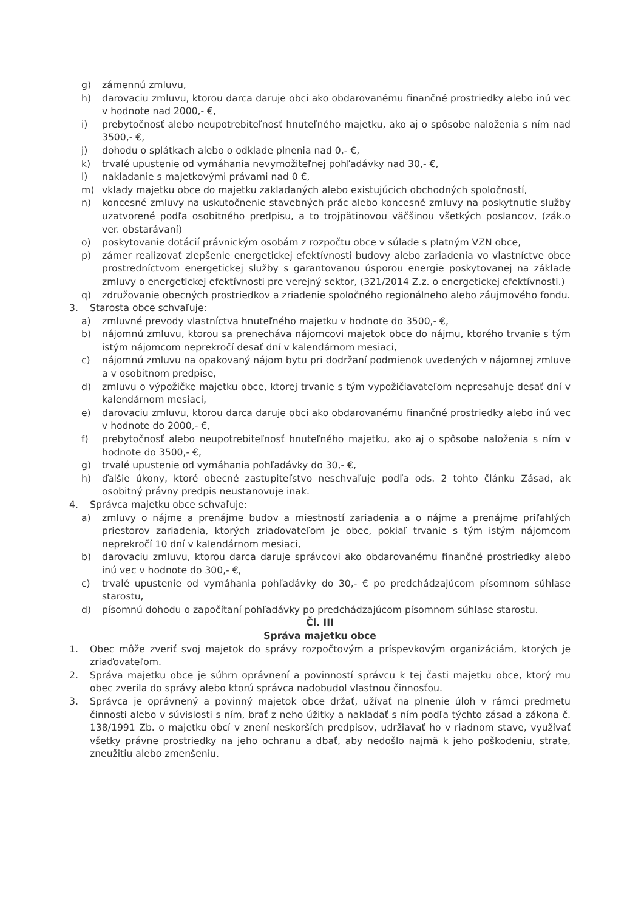g) zámennú zmluvu,
h) darovaciu zmluvu, ktorou darca daruje obci ako obdarovanému finančné prostriedky alebo inú vec v hodnote nad 2000,- €,
i) prebytočnosť alebo neupotrebiteľnosť hnuteľného majetku, ako aj o spôsobe naloženia s ním nad 3500,- €,
j) dohodu o splátkach alebo o odklade plnenia nad 0,- €,
k) trvalé upustenie od vymáhania nevymožiteľnej pohľadávky nad 30,- €,
l) nakladanie s majetkovými právami nad 0 €,
m) vklady majetku obce do majetku zakladaných alebo existujúcich obchodných spoločností,
n) koncesné zmluvy na uskutočnenie stavebných prác alebo koncesné zmluvy na poskytnutie služby uzatvorené podľa osobitného predpisu, a to trojpätinovou väčšinou všetkých poslancov, (zák.o ver. obstarávaní)
o) poskytovanie dotácií právnickým osobám z rozpočtu obce v súlade s platným VZN obce,
p) zámer realizovať zlepšenie energetickej efektívnosti budovy alebo zariadenia vo vlastníctve obce prostredníctvom energetickej služby s garantovanou úsporou energie poskytovanej na základe zmluvy o energetickej efektívnosti pre verejný sektor, (321/2014 Z.z. o energetickej efektívnosti.)
q) združovanie obecných prostriedkov a zriadenie spoločného regionálneho alebo záujmového fondu.
3. Starosta obce schvaľuje:
a) zmluvné prevody vlastníctva hnuteľného majetku v hodnote do 3500,- €,
b) nájomnú zmluvu, ktorou sa prenecháva nájomcovi majetok obce do nájmu, ktorého trvanie s tým istým nájomcom neprekročí desať dní v kalendárnom mesiaci,
c) nájomnú zmluvu na opakovaný nájom bytu pri dodržaní podmienok uvedených v nájomnej zmluve a v osobitnom predpise,
d) zmluvu o výpožičke majetku obce, ktorej trvanie s tým vypožičiavateľom nepresahuje desať dní v kalendárnom mesiaci,
e) darovaciu zmluvu, ktorou darca daruje obci ako obdarovanému finančné prostriedky alebo inú vec v hodnote do 2000,- €,
f) prebytočnosť alebo neupotrebiteľnosť hnuteľného majetku, ako aj o spôsobe naloženia s ním v hodnote do 3500,- €,
g) trvalé upustenie od vymáhania pohľadávky do 30,- €,
h) ďalšie úkony, ktoré obecné zastupiteľstvo neschvaľuje podľa ods. 2 tohto článku Zásad, ak osobitný právny predpis neustanovuje inak.
4. Správca majetku obce schvaľuje:
a) zmluvy o nájme a prenájme budov a miestností zariadenia a o nájme a prenájme priľahlých priestorov zariadenia, ktorých zriaďovateľom je obec, pokiaľ trvanie s tým istým nájomcom neprekročí 10 dní v kalendárnom mesiaci,
b) darovaciu zmluvu, ktorou darca daruje správcovi ako obdarovanému finančné prostriedky alebo inú vec v hodnote do 300,- €,
c) trvalé upustenie od vymáhania pohľadávky do 30,- € po predchádzajúcom písomnom súhlase starostu,
d) písomnú dohodu o započítaní pohľadávky po predchádzajúcom písomnom súhlase starostu.
Čl. III
Správa majetku obce
1. Obec môže zveriť svoj majetok do správy rozpočtovým a príspevkovým organizáciám, ktorých je zriaďovateľom.
2. Správa majetku obce je súhrn oprávnení a povinností správcu k tej časti majetku obce, ktorý mu obec zverila do správy alebo ktorú správca nadobudol vlastnou činnosťou.
3. Správca je oprávnený a povinný majetok obce držať, užívať na plnenie úloh v rámci predmetu činnosti alebo v súvislosti s ním, brať z neho úžitky a nakladať s ním podľa týchto zásad a zákona č. 138/1991 Zb. o majetku obcí v znení neskorších predpisov, udržiavať ho v riadnom stave, využívať všetky právne prostriedky na jeho ochranu a dbať, aby nedošlo najmä k jeho poškodeniu, strate, zneužitiu alebo zmenšeniu.